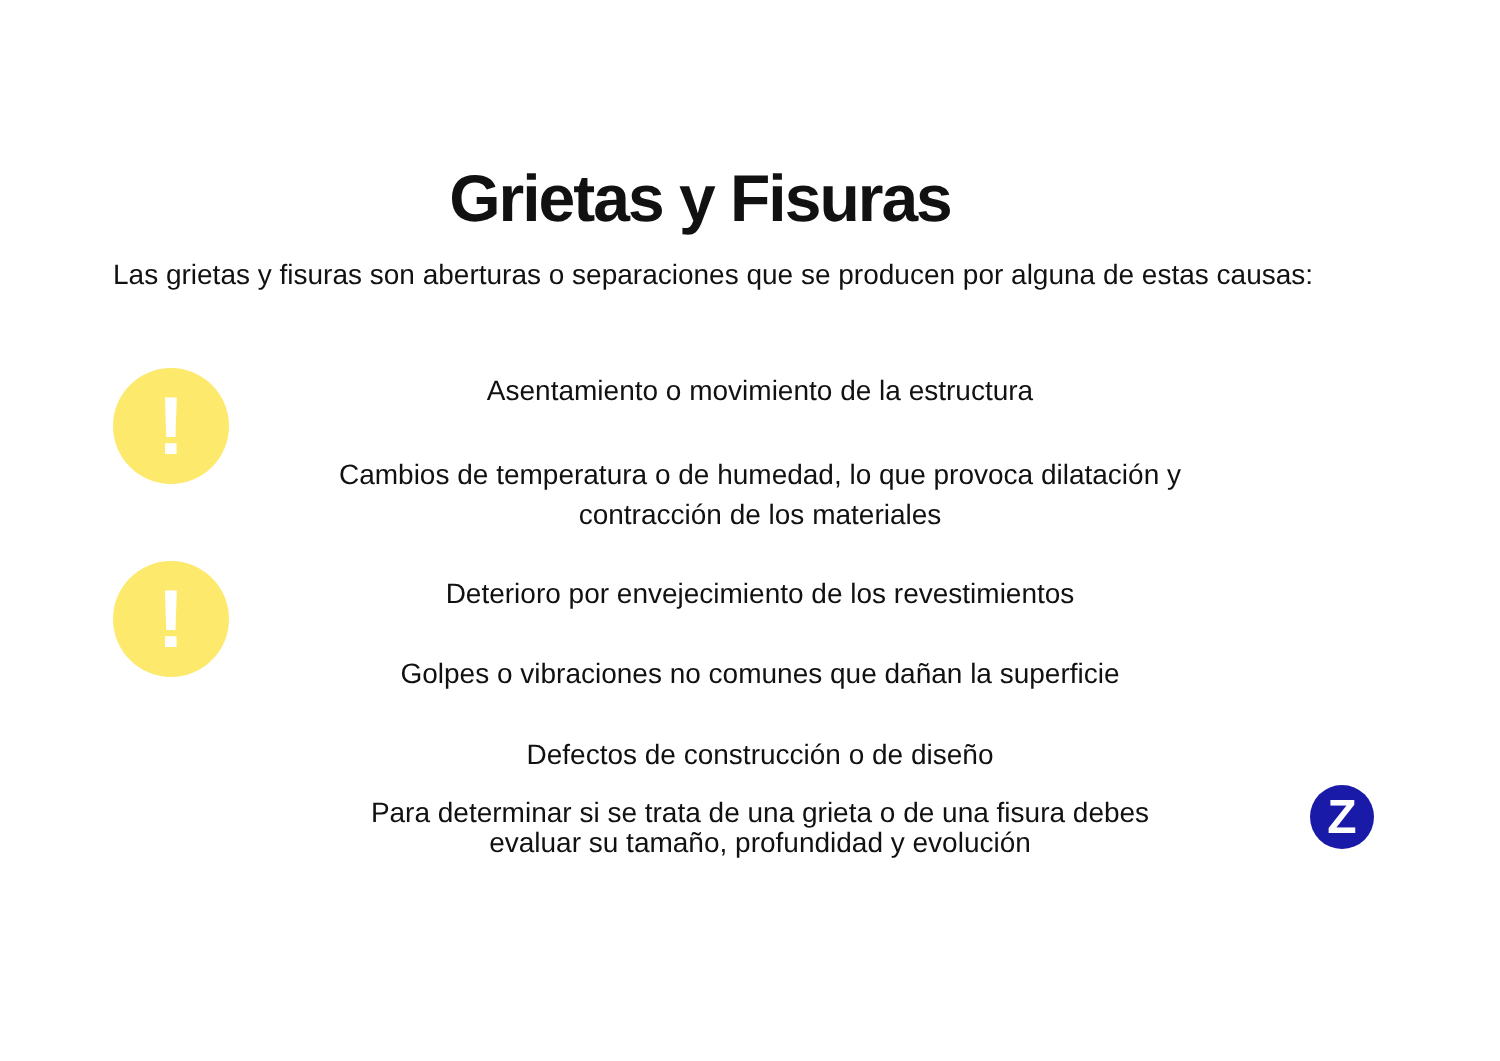Grietas y Fisuras
Las grietas y fisuras son aberturas o separaciones que se producen por alguna de estas causas:
!
!
Asentamiento o movimiento de la estructura
Cambios de temperatura o de humedad, lo que provoca dilatación y
contracción de los materiales
Deterioro por envejecimiento de los revestimientos
Golpes o vibraciones no comunes que dañan la superficie
Defectos de construcción o de diseño
Para determinar si se trata de una grieta o de una fisura debes
evaluar su tamaño, profundidad y evolución
Z